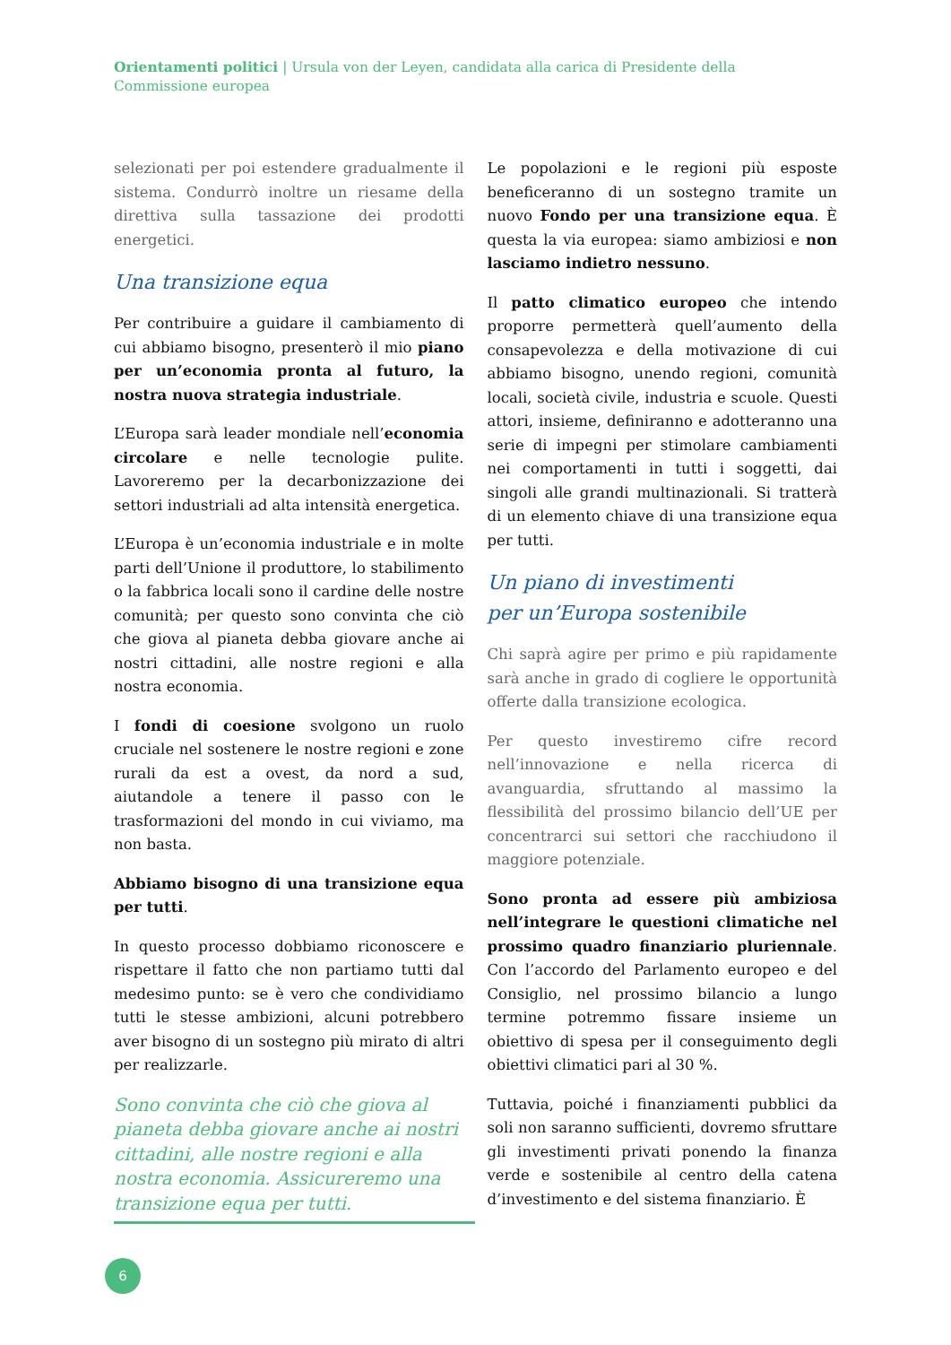Orientamenti politici | Ursula von der Leyen, candidata alla carica di Presidente della Commissione europea
selezionati per poi estendere gradualmente il sistema. Condurrò inoltre un riesame della direttiva sulla tassazione dei prodotti energetici.
Una transizione equa
Per contribuire a guidare il cambiamento di cui abbiamo bisogno, presenterò il mio piano per un’economia pronta al futuro, la nostra nuova strategia industriale.
L’Europa sarà leader mondiale nell’economia circolare e nelle tecnologie pulite. Lavoreremo per la decarbonizzazione dei settori industriali ad alta intensità energetica.
L’Europa è un’economia industriale e in molte parti dell’Unione il produttore, lo stabilimento o la fabbrica locali sono il cardine delle nostre comunità; per questo sono convinta che ciò che giova al pianeta debba giovare anche ai nostri cittadini, alle nostre regioni e alla nostra economia.
I fondi di coesione svolgono un ruolo cruciale nel sostenere le nostre regioni e zone rurali da est a ovest, da nord a sud, aiutandole a tenere il passo con le trasformazioni del mondo in cui viviamo, ma non basta.
Abbiamo bisogno di una transizione equa per tutti.
In questo processo dobbiamo riconoscere e rispettare il fatto che non partiamo tutti dal medesimo punto: se è vero che condividiamo tutti le stesse ambizioni, alcuni potrebbero aver bisogno di un sostegno più mirato di altri per realizzarle.
Sono convinta che ciò che giova al pianeta debba giovare anche ai nostri cittadini, alle nostre regioni e alla nostra economia. Assicureremo una transizione equa per tutti.
Le popolazioni e le regioni più esposte beneficeranno di un sostegno tramite un nuovo Fondo per una transizione equa. È questa la via europea: siamo ambiziosi e non lasciamo indietro nessuno.
Il patto climatico europeo che intendo proporre permetterà quell’aumento della consapevolezza e della motivazione di cui abbiamo bisogno, unendo regioni, comunità locali, società civile, industria e scuole. Questi attori, insieme, definiranno e adotteranno una serie di impegni per stimolare cambiamenti nei comportamenti in tutti i soggetti, dai singoli alle grandi multinazionali. Si tratterà di un elemento chiave di una transizione equa per tutti.
Un piano di investimenti
per un’Europa sostenibile
Chi saprà agire per primo e più rapidamente sarà anche in grado di cogliere le opportunità offerte dalla transizione ecologica.
Per questo investiremo cifre record nell’innovazione e nella ricerca di avanguardia, sfruttando al massimo la flessibilità del prossimo bilancio dell’UE per concentrarci sui settori che racchiudono il maggiore potenziale.
Sono pronta ad essere più ambiziosa nell’integrare le questioni climatiche nel prossimo quadro finanziario pluriennale. Con l’accordo del Parlamento europeo e del Consiglio, nel prossimo bilancio a lungo termine potremmo fissare insieme un obiettivo di spesa per il conseguimento degli obiettivi climatici pari al 30 %.
Tuttavia, poiché i finanziamenti pubblici da soli non saranno sufficienti, dovremo sfruttare gli investimenti privati ponendo la finanza verde e sostenibile al centro della catena d’investimento e del sistema finanziario. È
6